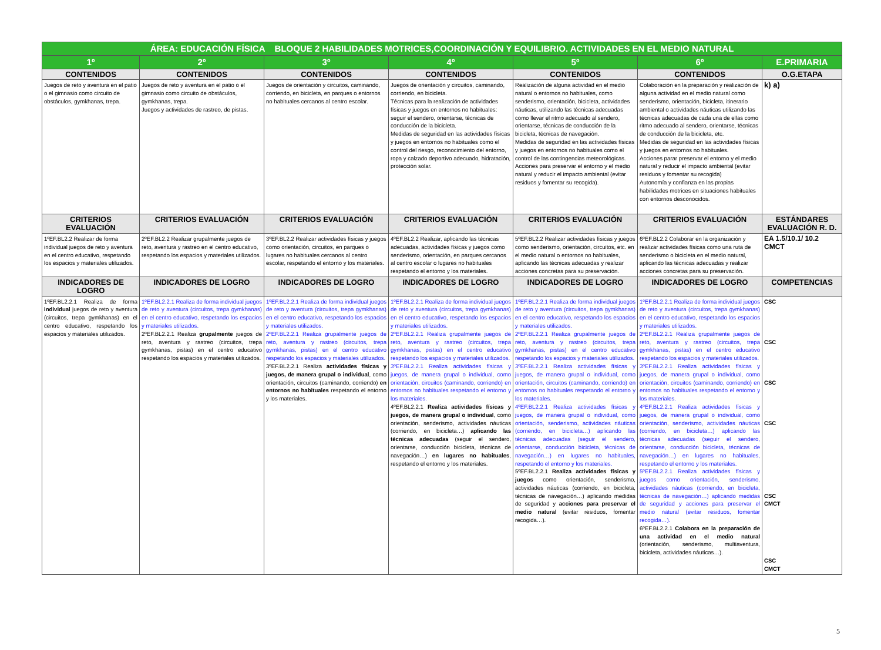| ÁREA: EDUCACIÓN FÍSICA BLOQUE 2 HABILIDADES MOTRICES,COORDINACIÓN Y EQUILIBRIO. ACTIVIDADES EN EL MEDIO NATURAL | | | | | | |
| --- | --- | --- | --- | --- | --- | --- |
| 1º | 2º | 3º | 4º | 5º | 6º | E.PRIMARIA |
| CONTENIDOS | CONTENIDOS | CONTENIDOS | CONTENIDOS | CONTENIDOS | CONTENIDOS | O.G.ETAPA |
| Juegos de reto y aventura en el patio o el gimnasio como circuito de obstáculos, gymkhanas, trepa. | Juegos de reto y aventura en el patio o el gimnasio como circuito de obstáculos, gymkhanas, trepa. Juegos y actividades de rastreo, de pistas. | Juegos de orientación y circuitos, caminando, corriendo, en bicicleta, en parques o entornos no habituales cercanos al centro escolar. | Juegos de orientación y circuitos, caminando, corriendo, en bicicleta. Técnicas para la realización de actividades físicas y juegos en entornos no habituales: seguir el sendero, orientarse, técnicas de conducción de la bicicleta. Medidas de seguridad en las actividades físicas y juegos en entornos no habituales como el control del riesgo, reconocimiento del entorno, ropa y calzado deportivo adecuado, hidratación, protección solar. | Realización de alguna actividad en el medio natural o entornos no habituales, como senderismo, orientación, bicicleta, actividades náuticas, utilizando las técnicas adecuadas como llevar el ritmo adecuado al sendero, orientarse, técnicas de conducción de la bicicleta, técnicas de navegación. Medidas de seguridad en las actividades físicas y juegos en entornos no habituales como el control de las contingencias meteorológicas. Acciones para preservar el entorno y el medio natural y reducir el impacto ambiental (evitar residuos y fomentar su recogida). | Colaboración en la preparación y realización de alguna actividad en el medio natural como senderismo, orientación, bicicleta, itinerario ambiental o actividades náuticas utilizando las técnicas adecuadas de cada una de ellas como ritmo adecuado al sendero, orientarse, técnicas de conducción de la bicicleta, etc. Medidas de seguridad en las actividades físicas y juegos en entornos no habituales. Acciones parar preservar el entorno y el medio natural y reducir el impacto ambiental (evitar residuos y fomentar su recogida) Autonomía y confianza en las propias habilidades motrices en situaciones habituales con entornos desconocidos. | k) a) |
| CRITERIOS EVALUACIÓN | CRITERIOS EVALUACIÓN | CRITERIOS EVALUACIÓN | CRITERIOS EVALUACIÓN | CRITERIOS EVALUACIÓN | CRITERIOS EVALUACIÓN | ESTÁNDARES EVALUACIÓN R. D. |
| 1ºEF.BL2.2 Realizar de forma individual juegos de reto y aventura en el centro educativo, respetando los espacios y materiales utilizados. | 2ºEF.BL2.2 Realizar grupalmente juegos de reto, aventura y rastreo en el centro educativo, respetando los espacios y materiales utilizados. | 3ºEF.BL2.2 Realizar actividades físicas y juegos como orientación, circuitos, en parques o lugares no habituales cercanos al centro escolar, respetando el entorno y los materiales. | 4ºEF.BL2.2 Realizar, aplicando las técnicas adecuadas, actividades físicas y juegos como senderismo, orientación, en parques cercanos al centro escolar o lugares no habituales respetando el entorno y los materiales. | 5ºEF.BL2.2 Realizar actividades físicas y juegos como senderismo, orientación, circuitos, etc. en el medio natural o entornos no habituales, aplicando las técnicas adecuadas y realizar acciones concretas para su preservación. | 6ºEF.BL2.2 Colaborar en la organización y realizar actividades físicas como una ruta de senderismo o bicicleta en el medio natural, aplicando las técnicas adecuadas y realizar acciones concretas para su preservación. | EA 1.5/10.1/ 10.2 CMCT |
| INDICADORES DE LOGRO | INDICADORES DE LOGRO | INDICADORES DE LOGRO | INDICADORES DE LOGRO | INDICADORES DE LOGRO | INDICADORES DE LOGRO | COMPETENCIAS |
| 1ºEF.BL2.2.1 Realiza de forma individual juegos de reto y aventura (circuitos, trepa gymkhanas) en el centro educativo, respetando los espacios y materiales utilizados. | 1ºEF.BL2.2.1 Realiza de forma individual juegos de reto y aventura (circuitos, trepa gymkhanas) en el centro educativo, respetando los espacios y materiales utilizados. 2ºEF.BL2.2.1 Realiza grupalmente juegos de reto, aventura y rastreo (circuitos, trepa gymkhanas, pistas) en el centro educativo respetando los espacios y materiales utilizados. | 1ºEF.BL2.2.1 Realiza de forma individual juegos de reto y aventura (circuitos, trepa gymkhanas) en el centro educativo, respetando los espacios y materiales utilizados. 2ºEF.BL2.2.1 Realiza grupalmente juegos de reto, aventura y rastreo (circuitos, trepa gymkhanas, pistas) en el centro educativo respetando los espacios y materiales utilizados. 3ºEF.BL2.2.1 Realiza actividades físicas y juegos, de manera grupal o individual , como orientación, circuitos (caminando, corriendo) en entornos no habituales respetando el entorno y los materiales. | 1ºEF.BL2.2.1 Realiza de forma individual juegos de reto y aventura (circuitos, trepa gymkhanas) en el centro educativo, respetando los espacios y materiales utilizados. 2ºEF.BL2.2.1 Realiza grupalmente juegos de reto, aventura y rastreo (circuitos, trepa gymkhanas, pistas) en el centro educativo respetando los espacios y materiales utilizados. 3ºEF.BL2.2.1 Realiza actividades físicas y juegos, de manera grupal o individual, como orientación, circuitos (caminando, corriendo) en entornos no habituales respetando el entorno y los materiales. 4ºEF.BL2.2.1 Realiza actividades físicas y juegos, de manera grupal o individual , como orientación, senderismo, actividades náuticas (corriendo, en bicicleta…) aplicando las técnicas adecuadas (seguir el sendero, orientarse, conducción bicicleta, técnicas de navegación…) en lugares no habituales , respetando el entorno y los materiales. | 1ºEF.BL2.2.1 Realiza de forma individual juegos de reto y aventura (circuitos, trepa gymkhanas) en el centro educativo, respetando los espacios y materiales utilizados. 2ºEF.BL2.2.1 Realiza grupalmente juegos de reto, aventura y rastreo (circuitos, trepa gymkhanas, pistas) en el centro educativo respetando los espacios y materiales utilizados. 3ºEF.BL2.2.1 Realiza actividades físicas y juegos, de manera grupal o individual, como orientación, circuitos (caminando, corriendo) en entornos no habituales respetando el entorno y los materiales. 4ºEF.BL2.2.1 Realiza actividades físicas y juegos, de manera grupal o individual, como orientación, senderismo, actividades náuticas (corriendo, en bicicleta…) aplicando las técnicas adecuadas (seguir el sendero, orientarse, conducción bicicleta, técnicas de navegación…) en lugares no habituales, respetando el entorno y los materiales. 5ºEF.BL2.2.1 Realiza actividades físicas y juegos como orientación, senderismo, actividades náuticas (corriendo, en bicicleta, técnicas de navegación…) aplicando medidas de seguridad y acciones para preservar el medio natural (evitar residuos, fomentar recogida…). | 1ºEF.BL2.2.1 Realiza de forma individual juegos de reto y aventura (circuitos, trepa gymkhanas) en el centro educativo, respetando los espacios y materiales utilizados. 2ºEF.BL2.2.1 Realiza grupalmente juegos de reto, aventura y rastreo (circuitos, trepa gymkhanas, pistas) en el centro educativo respetando los espacios y materiales utilizados. 3ºEF.BL2.2.1 Realiza actividades físicas y juegos, de manera grupal o individual, como orientación, circuitos (caminando, corriendo) en entornos no habituales respetando el entorno y los materiales. 4ºEF.BL2.2.1 Realiza actividades físicas y juegos, de manera grupal o individual, como orientación, senderismo, actividades náuticas (corriendo, en bicicleta…) aplicando las técnicas adecuadas (seguir el sendero, orientarse, conducción bicicleta, técnicas de navegación…) en lugares no habituales, respetando el entorno y los materiales. 5ºEF.BL2.2.1 Realiza actividades físicas y juegos como orientación, senderismo, actividades náuticas (corriendo, en bicicleta, técnicas de navegación…) aplicando medidas de seguridad y acciones para preservar el medio natural (evitar residuos, fomentar recogida…). 6ºEF.BL2.2.1 Colabora en la preparación de una actividad en el medio natural (orientación, senderismo, multiaventura, bicicleta, actividades náuticas…). | CSC CSC CSC CSC CSC CMCT CSC CMCT |
5